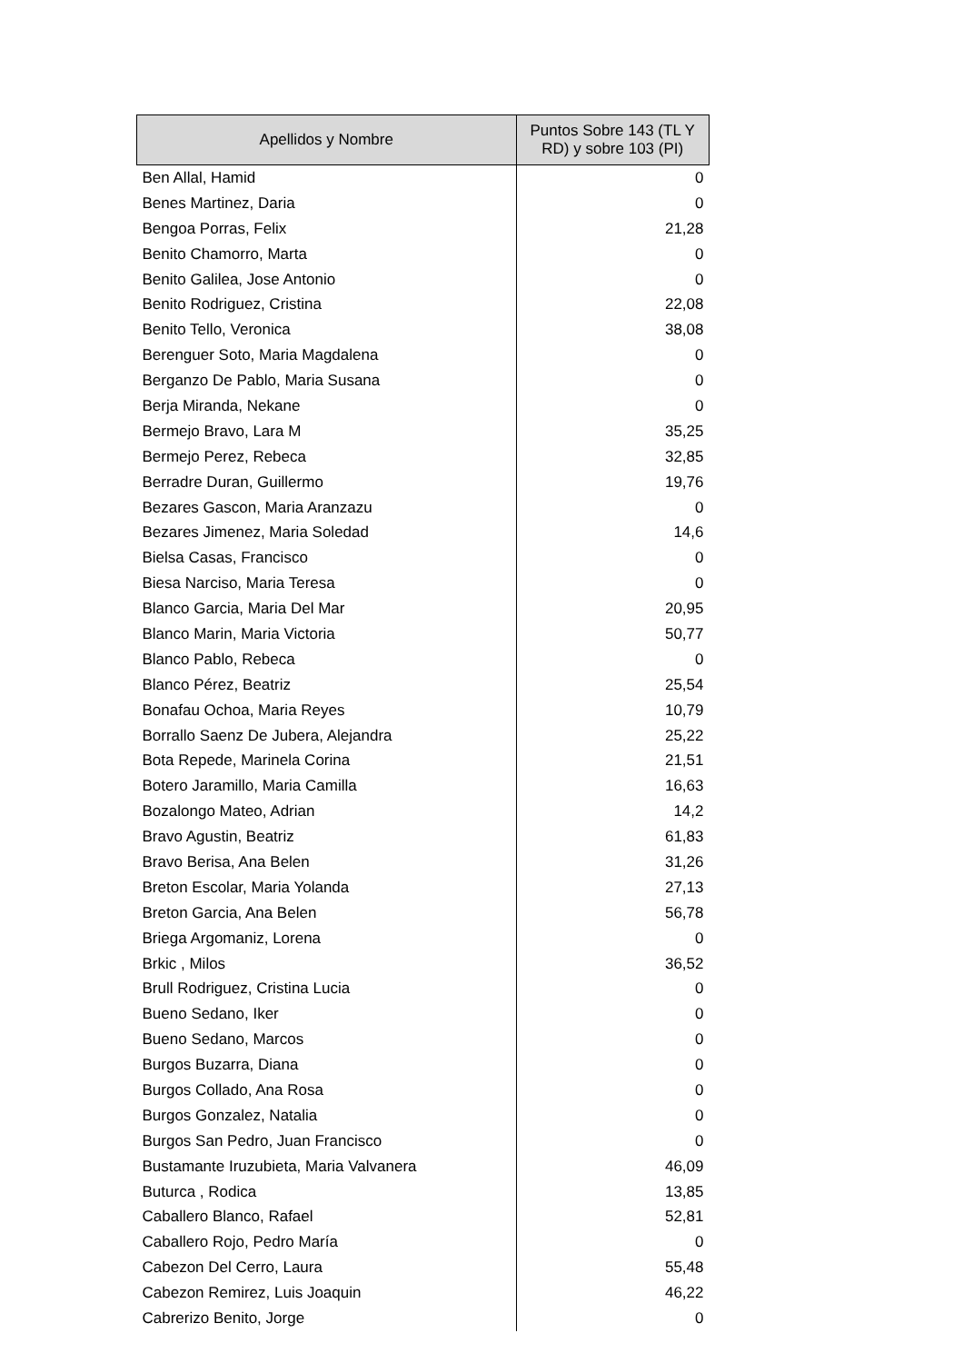| Apellidos y Nombre | Puntos Sobre 143 (TL Y RD) y sobre 103 (PI) |
| --- | --- |
| Ben Allal, Hamid | 0 |
| Benes Martinez, Daria | 0 |
| Bengoa Porras, Felix | 21,28 |
| Benito Chamorro, Marta | 0 |
| Benito Galilea, Jose Antonio | 0 |
| Benito Rodriguez, Cristina | 22,08 |
| Benito Tello, Veronica | 38,08 |
| Berenguer Soto, Maria Magdalena | 0 |
| Berganzo De Pablo, Maria Susana | 0 |
| Berja Miranda, Nekane | 0 |
| Bermejo Bravo, Lara M | 35,25 |
| Bermejo Perez, Rebeca | 32,85 |
| Berradre Duran, Guillermo | 19,76 |
| Bezares Gascon, Maria Aranzazu | 0 |
| Bezares Jimenez, Maria Soledad | 14,6 |
| Bielsa Casas, Francisco | 0 |
| Biesa Narciso, Maria Teresa | 0 |
| Blanco Garcia, Maria Del Mar | 20,95 |
| Blanco Marin, Maria Victoria | 50,77 |
| Blanco Pablo, Rebeca | 0 |
| Blanco Pérez, Beatriz | 25,54 |
| Bonafau Ochoa, Maria Reyes | 10,79 |
| Borrallo Saenz De Jubera, Alejandra | 25,22 |
| Bota Repede, Marinela Corina | 21,51 |
| Botero Jaramillo, Maria Camilla | 16,63 |
| Bozalongo Mateo, Adrian | 14,2 |
| Bravo Agustin, Beatriz | 61,83 |
| Bravo Berisa, Ana Belen | 31,26 |
| Breton Escolar, Maria Yolanda | 27,13 |
| Breton Garcia, Ana Belen | 56,78 |
| Briega Argomaniz, Lorena | 0 |
| Brkic , Milos | 36,52 |
| Brull Rodriguez, Cristina Lucia | 0 |
| Bueno Sedano, Iker | 0 |
| Bueno Sedano, Marcos | 0 |
| Burgos Buzarra, Diana | 0 |
| Burgos Collado, Ana Rosa | 0 |
| Burgos Gonzalez, Natalia | 0 |
| Burgos San Pedro, Juan Francisco | 0 |
| Bustamante Iruzubieta, Maria Valvanera | 46,09 |
| Buturca , Rodica | 13,85 |
| Caballero Blanco, Rafael | 52,81 |
| Caballero Rojo, Pedro María | 0 |
| Cabezon Del Cerro, Laura | 55,48 |
| Cabezon Remirez, Luis Joaquin | 46,22 |
| Cabrerizo Benito, Jorge | 0 |